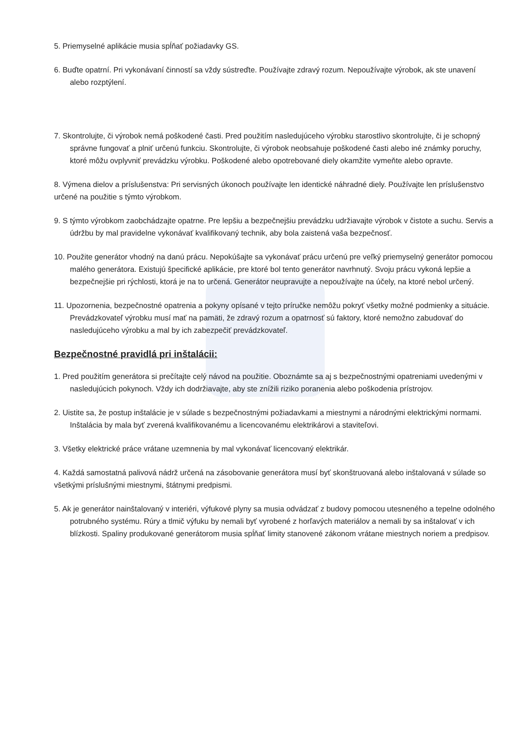5. Priemyselné aplikácie musia spĺňať požiadavky GS.
6. Buďte opatrní. Pri vykonávaní činností sa vždy sústreďte. Používajte zdravý rozum. Nepoužívajte výrobok, ak ste unavení alebo rozptýlení.
7. Skontrolujte, či výrobok nemá poškodené časti. Pred použitím nasledujúceho výrobku starostlivo skontrolujte, či je schopný správne fungovať a plniť určenú funkciu. Skontrolujte, či výrobok neobsahuje poškodené časti alebo iné známky poruchy, ktoré môžu ovplyvniť prevádzku výrobku. Poškodené alebo opotrebované diely okamžite vymeňte alebo opravte.
8. Výmena dielov a príslušenstva: Pri servisných úkonoch používajte len identické náhradné diely. Používajte len príslušenstvo určené na použitie s týmto výrobkom.
9. S týmto výrobkom zaobchádzajte opatrne. Pre lepšiu a bezpečnejšiu prevádzku udržiavajte výrobok v čistote a suchu. Servis a údržbu by mal pravidelne vykonávať kvalifikovaný technik, aby bola zaistená vaša bezpečnosť.
10. Použite generátor vhodný na danú prácu. Nepokúšajte sa vykonávať prácu určenú pre veľký priemyselný generátor pomocou malého generátora. Existujú špecifické aplikácie, pre ktoré bol tento generátor navrhnutý. Svoju prácu vykoná lepšie a bezpečnejšie pri rýchlosti, ktorá je na to určená. Generátor neupravujte a nepoužívajte na účely, na ktoré nebol určený.
11. Upozornenia, bezpečnostné opatrenia a pokyny opísané v tejto príručke nemôžu pokryť všetky možné podmienky a situácie. Prevádzkovateľ výrobku musí mať na pamäti, že zdravý rozum a opatrnosť sú faktory, ktoré nemožno zabudovať do nasledujúceho výrobku a mal by ich zabezpečiť prevádzkovateľ.
Bezpečnostné pravidlá pri inštalácii:
1. Pred použitím generátora si prečítajte celý návod na použitie. Oboznámte sa aj s bezpečnostnými opatreniami uvedenými v nasledujúcich pokynoch. Vždy ich dodržiavajte, aby ste znížili riziko poranenia alebo poškodenia prístrojov.
2. Uistite sa, že postup inštalácie je v súlade s bezpečnostnými požiadavkami a miestnymi a národnými elektrickými normami. Inštalácia by mala byť zverená kvalifikovanému a licencovanému elektrikárovi a staviteľovi.
3. Všetky elektrické práce vrátane uzemnenia by mal vykonávať licencovaný elektrikár.
4. Každá samostatná palivová nádrž určená na zásobovanie generátora musí byť skonštruovaná alebo inštalovaná v súlade so všetkými príslušnými miestnymi, štátnymi predpismi.
5. Ak je generátor nainštalovaný v interiéri, výfukové plyny sa musia odvádzať z budovy pomocou utesneného a tepelne odolného potrubného systému. Rúry a tlmič výfuku by nemali byť vyrobené z horľavých materiálov a nemali by sa inštalovať v ich blízkosti. Spaliny produkované generátorom musia spĺňať limity stanovené zákonom vrátane miestnych noriem a predpisov.